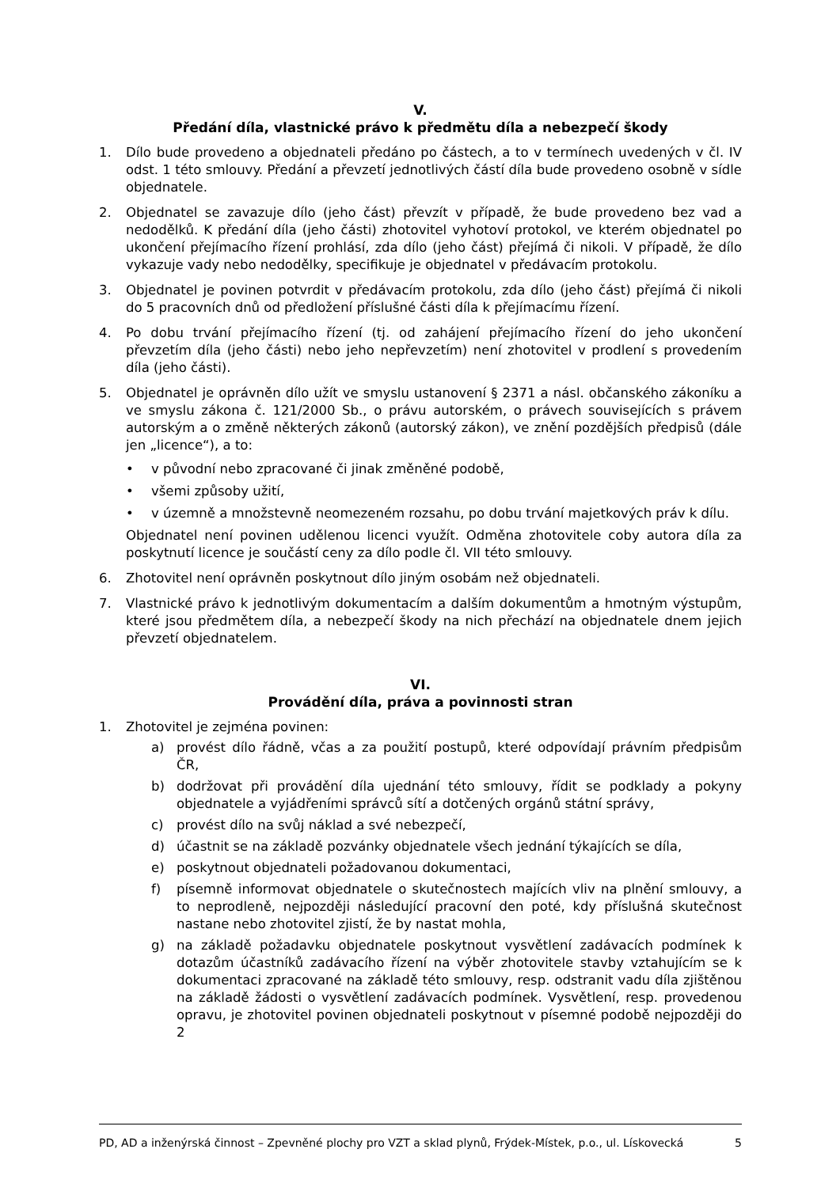V.
Předání díla, vlastnické právo k předmětu díla a nebezpečí škody
1. Dílo bude provedeno a objednateli předáno po částech, a to v termínech uvedených v čl. IV odst. 1 této smlouvy. Předání a převzetí jednotlivých částí díla bude provedeno osobně v sídle objednatele.
2. Objednatel se zavazuje dílo (jeho část) převzít v případě, že bude provedeno bez vad a nedodělků. K předání díla (jeho části) zhotovitel vyhotoví protokol, ve kterém objednatel po ukončení přejímacího řízení prohlásí, zda dílo (jeho část) přejímá či nikoli. V případě, že dílo vykazuje vady nebo nedodělky, specifikuje je objednatel v předávacím protokolu.
3. Objednatel je povinen potvrdit v předávacím protokolu, zda dílo (jeho část) přejímá či nikoli do 5 pracovních dnů od předložení příslušné části díla k přejímacímu řízení.
4. Po dobu trvání přejímacího řízení (tj. od zahájení přejímacího řízení do jeho ukončení převzetím díla (jeho části) nebo jeho nepřevzetím) není zhotovitel v prodlení s provedením díla (jeho části).
5. Objednatel je oprávněn dílo užít ve smyslu ustanovení § 2371 a násl. občanského zákoníku a ve smyslu zákona č. 121/2000 Sb., o právu autorském, o právech souvisejících s právem autorským a o změně některých zákonů (autorský zákon), ve znění pozdějších předpisů (dále jen „licence“), a to:
• v původní nebo zpracované či jinak změněné podobě,
• všemi způsoby užití,
• v územně a množstevně neomezeném rozsahu, po dobu trvání majetkových práv k dílu.
Objednatel není povinen udělenou licenci využít. Odměna zhotovitele coby autora díla za poskytnutí licence je součástí ceny za dílo podle čl. VII této smlouvy.
6. Zhotovitel není oprávněn poskytnout dílo jiným osobám než objednateli.
7. Vlastnické právo k jednotlivým dokumentacím a dalším dokumentům a hmotným výstupům, které jsou předmětem díla, a nebezpečí škody na nich přechází na objednatele dnem jejich převzetí objednatelem.
VI.
Provádění díla, práva a povinnosti stran
1. Zhotovitel je zejména povinen:
a) provést dílo řádně, včas a za použití postupů, které odpovídají právním předpisům ČR,
b) dodržovat při provádění díla ujednání této smlouvy, řídit se podklady a pokyny objednatele a vyjádřeními správců sítí a dotčených orgánů státní správy,
c) provést dílo na svůj náklad a své nebezpečí,
d) účastnit se na základě pozvánky objednatele všech jednání týkajících se díla,
e) poskytnout objednateli požadovanou dokumentaci,
f) písemně informovat objednatele o skutečnostech majících vliv na plnění smlouvy, a to neprodleně, nejpozději následující pracovní den poté, kdy příslušná skutečnost nastane nebo zhotovitel zjistí, že by nastat mohla,
g) na základě požadavku objednatele poskytnout vysvětlení zadávacích podmínek k dotazům účastníků zadávacího řízení na výběr zhotovitele stavby vztahujícím se k dokumentaci zpracované na základě této smlouvy, resp. odstranit vadu díla zjištěnou na základě žádosti o vysvětlení zadávacích podmínek. Vysvětlení, resp. provedenou opravu, je zhotovitel povinen objednateli poskytnout v písemné podobě nejpozději do 2
PD, AD a inženýrská činnost – Zpevněné plochy pro VZT a sklad plynů, Frýdek-Místek, p.o., ul. Lískovecká 5